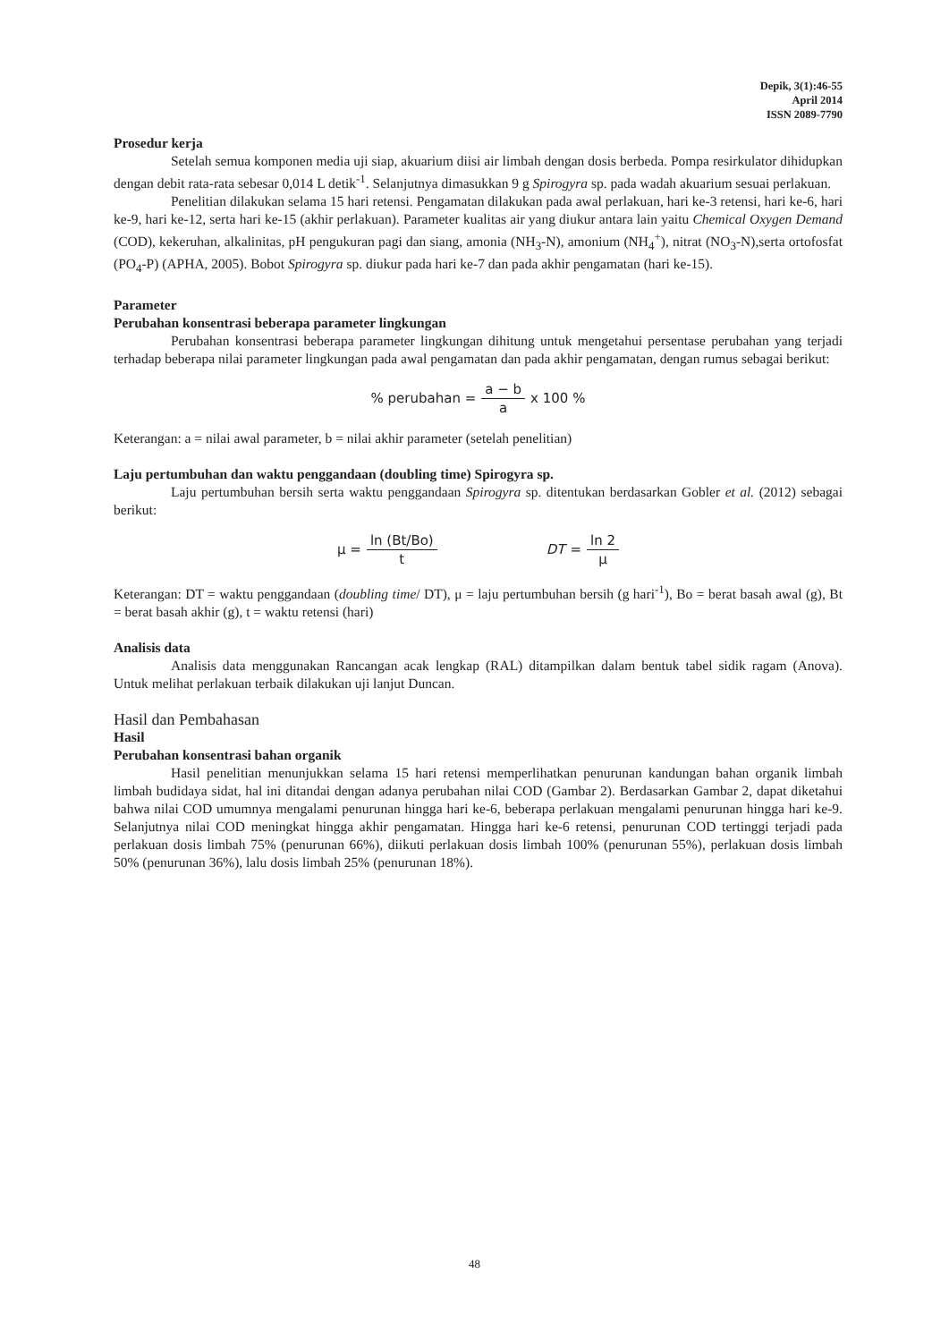Depik, 3(1):46-55
April 2014
ISSN 2089-7790
Prosedur kerja
Setelah semua komponen media uji siap, akuarium diisi air limbah dengan dosis berbeda. Pompa resirkulator dihidupkan dengan debit rata-rata sebesar 0,014 L detik<sup>-1</sup>. Selanjutnya dimasukkan 9 g Spirogyra sp. pada wadah akuarium sesuai perlakuan.
Penelitian dilakukan selama 15 hari retensi. Pengamatan dilakukan pada awal perlakuan, hari ke-3 retensi, hari ke-6, hari ke-9, hari ke-12, serta hari ke-15 (akhir perlakuan). Parameter kualitas air yang diukur antara lain yaitu Chemical Oxygen Demand (COD), kekeruhan, alkalinitas, pH pengukuran pagi dan siang, amonia (NH<sub>3</sub>-N), amonium (NH<sub>4</sub><sup>+</sup>), nitrat (NO<sub>3</sub>-N),serta ortofosfat (PO<sub>4</sub>-P) (APHA, 2005). Bobot Spirogyra sp. diukur pada hari ke-7 dan pada akhir pengamatan (hari ke-15).
Parameter
Perubahan konsentrasi beberapa parameter lingkungan
Perubahan konsentrasi beberapa parameter lingkungan dihitung untuk mengetahui persentase perubahan yang terjadi terhadap beberapa nilai parameter lingkungan pada awal pengamatan dan pada akhir pengamatan, dengan rumus sebagai berikut:
% perubahan = a − b a x 100 %
Keterangan: a = nilai awal parameter, b = nilai akhir parameter (setelah penelitian)
Laju pertumbuhan dan waktu penggandaan (doubling time) Spirogyra sp.
Laju pertumbuhan bersih serta waktu penggandaan Spirogyra sp. ditentukan berdasarkan Gobler et al. (2012) sebagai berikut:
μ = ln (Bt/Bo) t DT = ln 2 μ
Keterangan: DT = waktu penggandaan (doubling time/ DT), μ = laju pertumbuhan bersih (g hari<sup>-1</sup>), Bo = berat basah awal (g), Bt = berat basah akhir (g), t = waktu retensi (hari)
Analisis data
Analisis data menggunakan Rancangan acak lengkap (RAL) ditampilkan dalam bentuk tabel sidik ragam (Anova). Untuk melihat perlakuan terbaik dilakukan uji lanjut Duncan.
Hasil dan Pembahasan
Hasil
Perubahan konsentrasi bahan organik
Hasil penelitian menunjukkan selama 15 hari retensi memperlihatkan penurunan kandungan bahan organik limbah limbah budidaya sidat, hal ini ditandai dengan adanya perubahan nilai COD (Gambar 2). Berdasarkan Gambar 2, dapat diketahui bahwa nilai COD umumnya mengalami penurunan hingga hari ke-6, beberapa perlakuan mengalami penurunan hingga hari ke-9. Selanjutnya nilai COD meningkat hingga akhir pengamatan. Hingga hari ke-6 retensi, penurunan COD tertinggi terjadi pada perlakuan dosis limbah 75% (penurunan 66%), diikuti perlakuan dosis limbah 100% (penurunan 55%), perlakuan dosis limbah 50% (penurunan 36%), lalu dosis limbah 25% (penurunan 18%).
48